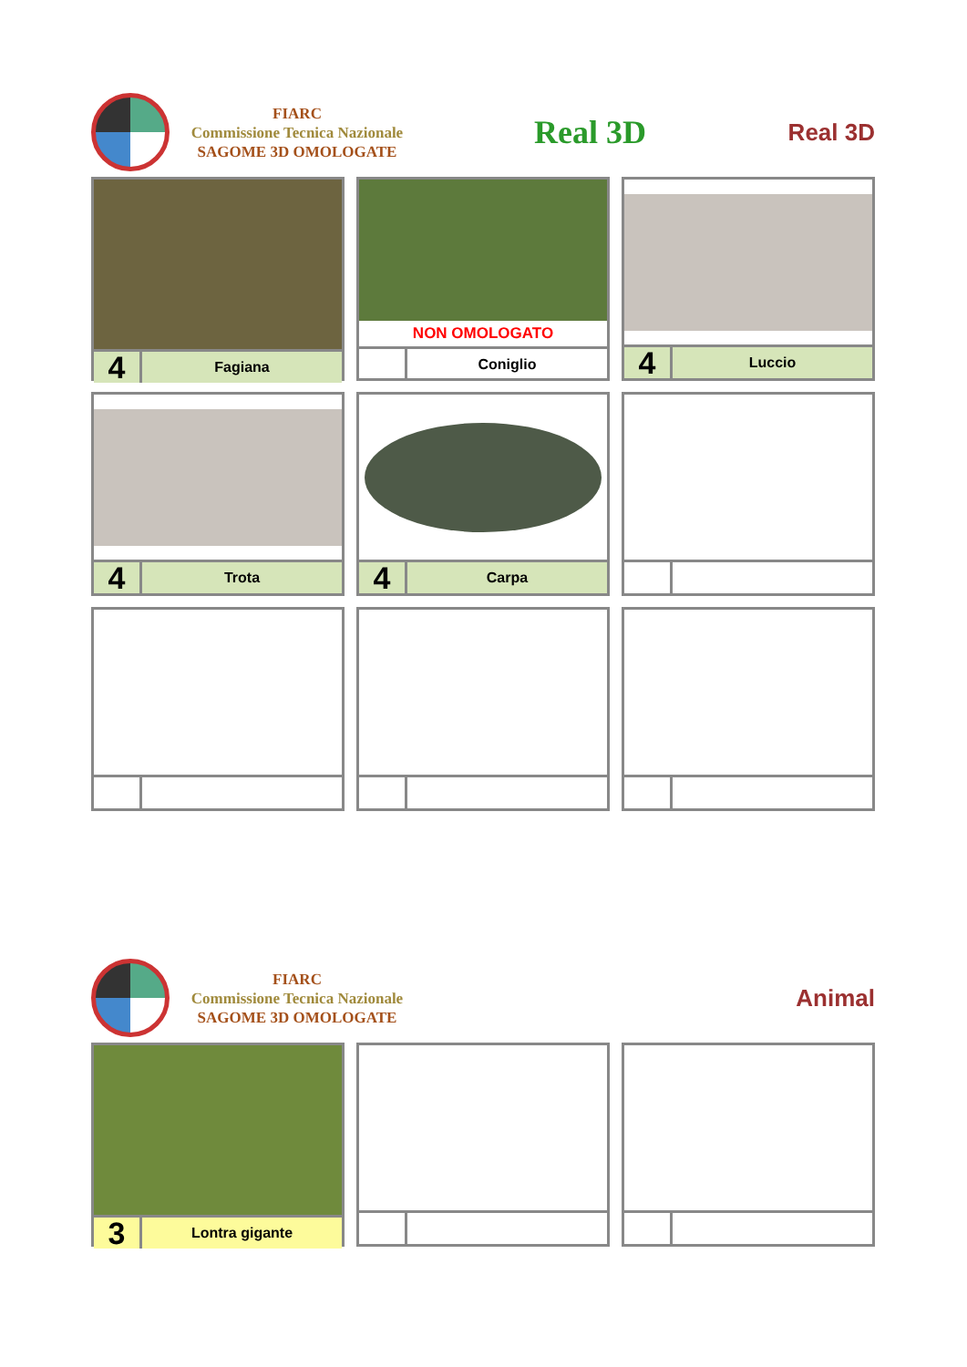FIARC
Commissione Tecnica Nazionale
SAGOME 3D OMOLOGATE
Real 3D
Real 3D
4
Fagiana
NON OMOLOGATO
Coniglio
4
Luccio
4
Trota
4
Carpa
FIARC
Commissione Tecnica Nazionale
SAGOME 3D OMOLOGATE
Animal
3
Lontra gigante